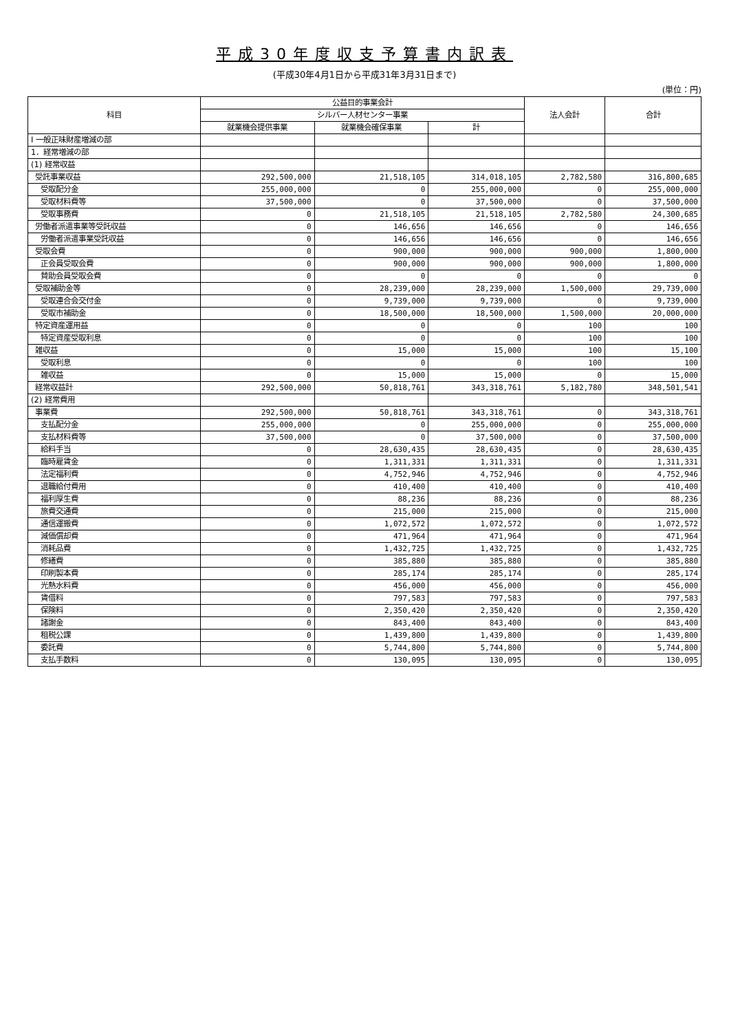平成30年度収支予算書内訳表
(平成30年4月1日から平成31年3月31日まで)
(単位：円)
| 科目 | 公益目的事業会計 | | | 法人会計 | 合計 |
| --- | --- | --- | --- | --- | --- |
| | シルバー人材センター事業 | | | | |
| | 就業機会提供事業 | 就業機会確保事業 | 計 | | |
| Ⅰ 一般正味財産増減の部 | | | | | |
| 1．経常増減の部 | | | | | |
| (1) 経常収益 | | | | | |
| 受託事業収益 | 292,500,000 | 21,518,105 | 314,018,105 | 2,782,580 | 316,800,685 |
| 受取配分金 | 255,000,000 | 0 | 255,000,000 | 0 | 255,000,000 |
| 受取材料費等 | 37,500,000 | 0 | 37,500,000 | 0 | 37,500,000 |
| 受取事務費 | 0 | 21,518,105 | 21,518,105 | 2,782,580 | 24,300,685 |
| 労働者派遣事業等受託収益 | 0 | 146,656 | 146,656 | 0 | 146,656 |
| 労働者派遣事業受託収益 | 0 | 146,656 | 146,656 | 0 | 146,656 |
| 受取会費 | 0 | 900,000 | 900,000 | 900,000 | 1,800,000 |
| 正会員受取会費 | 0 | 900,000 | 900,000 | 900,000 | 1,800,000 |
| 賛助会員受取会費 | 0 | 0 | 0 | 0 | 0 |
| 受取補助金等 | 0 | 28,239,000 | 28,239,000 | 1,500,000 | 29,739,000 |
| 受取連合会交付金 | 0 | 9,739,000 | 9,739,000 | 0 | 9,739,000 |
| 受取市補助金 | 0 | 18,500,000 | 18,500,000 | 1,500,000 | 20,000,000 |
| 特定資産運用益 | 0 | 0 | 0 | 100 | 100 |
| 特定資産受取利息 | 0 | 0 | 0 | 100 | 100 |
| 雑収益 | 0 | 15,000 | 15,000 | 100 | 15,100 |
| 受取利息 | 0 | 0 | 0 | 100 | 100 |
| 雑収益 | 0 | 15,000 | 15,000 | 0 | 15,000 |
| 経常収益計 | 292,500,000 | 50,818,761 | 343,318,761 | 5,182,780 | 348,501,541 |
| (2) 経常費用 | | | | | |
| 事業費 | 292,500,000 | 50,818,761 | 343,318,761 | 0 | 343,318,761 |
| 支払配分金 | 255,000,000 | 0 | 255,000,000 | 0 | 255,000,000 |
| 支払材料費等 | 37,500,000 | 0 | 37,500,000 | 0 | 37,500,000 |
| 給料手当 | 0 | 28,630,435 | 28,630,435 | 0 | 28,630,435 |
| 臨時雇賃金 | 0 | 1,311,331 | 1,311,331 | 0 | 1,311,331 |
| 法定福利費 | 0 | 4,752,946 | 4,752,946 | 0 | 4,752,946 |
| 退職給付費用 | 0 | 410,400 | 410,400 | 0 | 410,400 |
| 福利厚生費 | 0 | 88,236 | 88,236 | 0 | 88,236 |
| 旅費交通費 | 0 | 215,000 | 215,000 | 0 | 215,000 |
| 通信運搬費 | 0 | 1,072,572 | 1,072,572 | 0 | 1,072,572 |
| 減価償却費 | 0 | 471,964 | 471,964 | 0 | 471,964 |
| 消耗品費 | 0 | 1,432,725 | 1,432,725 | 0 | 1,432,725 |
| 修繕費 | 0 | 385,880 | 385,880 | 0 | 385,880 |
| 印刷製本費 | 0 | 285,174 | 285,174 | 0 | 285,174 |
| 光熱水料費 | 0 | 456,000 | 456,000 | 0 | 456,000 |
| 賃借料 | 0 | 797,583 | 797,583 | 0 | 797,583 |
| 保険料 | 0 | 2,350,420 | 2,350,420 | 0 | 2,350,420 |
| 諸謝金 | 0 | 843,400 | 843,400 | 0 | 843,400 |
| 租税公課 | 0 | 1,439,800 | 1,439,800 | 0 | 1,439,800 |
| 委託費 | 0 | 5,744,800 | 5,744,800 | 0 | 5,744,800 |
| 支払手数料 | 0 | 130,095 | 130,095 | 0 | 130,095 |